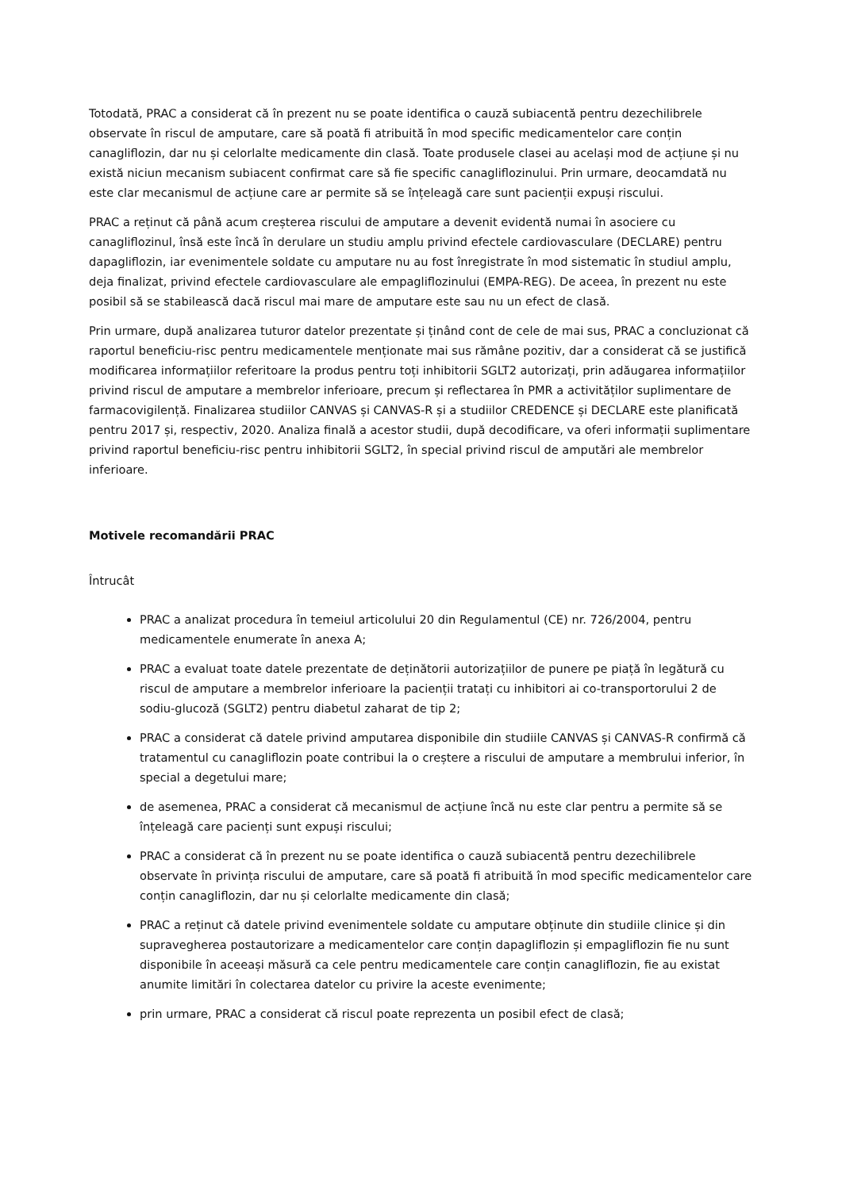Totodată, PRAC a considerat că în prezent nu se poate identifica o cauză subiacentă pentru dezechilibrele observate în riscul de amputare, care să poată fi atribuită în mod specific medicamentelor care conțin canagliflozin, dar nu și celorlalte medicamente din clasă. Toate produsele clasei au același mod de acțiune și nu există niciun mecanism subiacent confirmat care să fie specific canagliflozinului. Prin urmare, deocamdată nu este clar mecanismul de acțiune care ar permite să se înțeleagă care sunt pacienții expuși riscului.
PRAC a reținut că până acum creșterea riscului de amputare a devenit evidentă numai în asociere cu canagliflozinul, însă este încă în derulare un studiu amplu privind efectele cardiovasculare (DECLARE) pentru dapagliflozin, iar evenimentele soldate cu amputare nu au fost înregistrate în mod sistematic în studiul amplu, deja finalizat, privind efectele cardiovasculare ale empagliflozinului (EMPA-REG). De aceea, în prezent nu este posibil să se stabilească dacă riscul mai mare de amputare este sau nu un efect de clasă.
Prin urmare, după analizarea tuturor datelor prezentate și ținând cont de cele de mai sus, PRAC a concluzionat că raportul beneficiu-risc pentru medicamentele menționate mai sus rămâne pozitiv, dar a considerat că se justifică modificarea informațiilor referitoare la produs pentru toți inhibitorii SGLT2 autorizați, prin adăugarea informațiilor privind riscul de amputare a membrelor inferioare, precum și reflectarea în PMR a activităților suplimentare de farmacovigilență. Finalizarea studiilor CANVAS și CANVAS-R și a studiilor CREDENCE și DECLARE este planificată pentru 2017 și, respectiv, 2020. Analiza finală a acestor studii, după decodificare, va oferi informații suplimentare privind raportul beneficiu-risc pentru inhibitorii SGLT2, în special privind riscul de amputări ale membrelor inferioare.
Motivele recomandării PRAC
Întrucât
PRAC a analizat procedura în temeiul articolului 20 din Regulamentul (CE) nr. 726/2004, pentru medicamentele enumerate în anexa A;
PRAC a evaluat toate datele prezentate de deținătorii autorizațiilor de punere pe piață în legătură cu riscul de amputare a membrelor inferioare la pacienții tratați cu inhibitori ai co-transportorului 2 de sodiu-glucoză (SGLT2) pentru diabetul zaharat de tip 2;
PRAC a considerat că datele privind amputarea disponibile din studiile CANVAS și CANVAS-R confirmă că tratamentul cu canagliflozin poate contribui la o creștere a riscului de amputare a membrului inferior, în special a degetului mare;
de asemenea, PRAC a considerat că mecanismul de acțiune încă nu este clar pentru a permite să se înțeleagă care pacienți sunt expuși riscului;
PRAC a considerat că în prezent nu se poate identifica o cauză subiacentă pentru dezechilibrele observate în privința riscului de amputare, care să poată fi atribuită în mod specific medicamentelor care conțin canagliflozin, dar nu și celorlalte medicamente din clasă;
PRAC a reținut că datele privind evenimentele soldate cu amputare obținute din studiile clinice și din supravegherea postautorizare a medicamentelor care conțin dapagliflozin și empagliflozin fie nu sunt disponibile în aceeași măsură ca cele pentru medicamentele care conțin canagliflozin, fie au existat anumite limitări în colectarea datelor cu privire la aceste evenimente;
prin urmare, PRAC a considerat că riscul poate reprezenta un posibil efect de clasă;